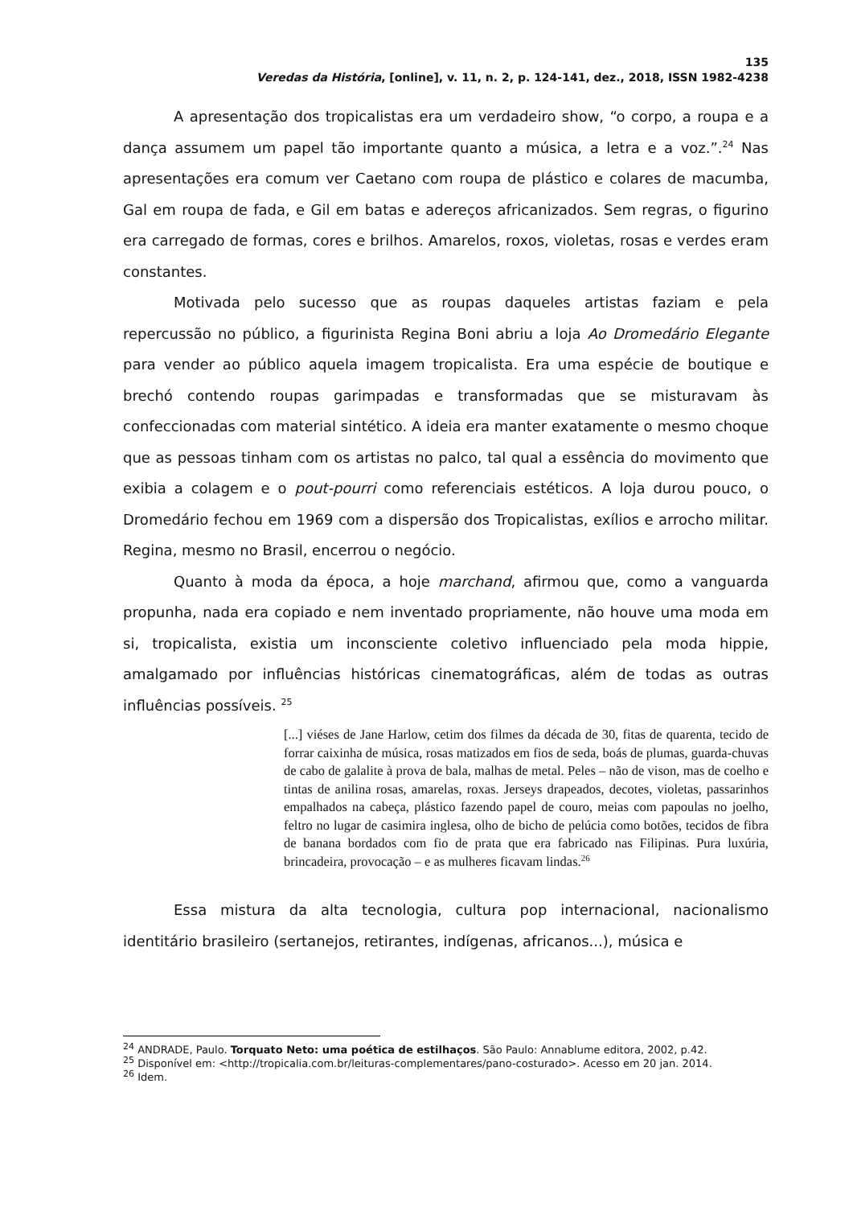135
Veredas da História, [online], v. 11, n. 2, p. 124-141, dez., 2018, ISSN 1982-4238
A apresentação dos tropicalistas era um verdadeiro show, “o corpo, a roupa e a dança assumem um papel tão importante quanto a música, a letra e a voz.”.<sup>24</sup> Nas apresentações era comum ver Caetano com roupa de plástico e colares de macumba, Gal em roupa de fada, e Gil em batas e adereços africanizados. Sem regras, o figurino era carregado de formas, cores e brilhos. Amarelos, roxos, violetas, rosas e verdes eram constantes.
Motivada pelo sucesso que as roupas daqueles artistas faziam e pela repercussão no público, a figurinista Regina Boni abriu a loja Ao Dromedário Elegante para vender ao público aquela imagem tropicalista. Era uma espécie de boutique e brechó contendo roupas garimpadas e transformadas que se misturavam às confeccionadas com material sintético. A ideia era manter exatamente o mesmo choque que as pessoas tinham com os artistas no palco, tal qual a essência do movimento que exibia a colagem e o pout-pourri como referenciais estéticos. A loja durou pouco, o Dromedário fechou em 1969 com a dispersão dos Tropicalistas, exílios e arrocho militar. Regina, mesmo no Brasil, encerrou o negócio.
Quanto à moda da época, a hoje marchand, afirmou que, como a vanguarda propunha, nada era copiado e nem inventado propriamente, não houve uma moda em si, tropicalista, existia um inconsciente coletivo influenciado pela moda hippie, amalgamado por influências históricas cinematográficas, além de todas as outras influências possíveis. <sup>25</sup>
[...] viéses de Jane Harlow, cetim dos filmes da década de 30, fitas de quarenta, tecido de forrar caixinha de música, rosas matizados em fios de seda, boás de plumas, guarda-chuvas de cabo de galalite à prova de bala, malhas de metal. Peles – não de vison, mas de coelho e tintas de anilina rosas, amarelas, roxas. Jerseys drapeados, decotes, violetas, passarinhos empalhados na cabeça, plástico fazendo papel de couro, meias com papoulas no joelho, feltro no lugar de casimira inglesa, olho de bicho de pelúcia como botões, tecidos de fibra de banana bordados com fio de prata que era fabricado nas Filipinas. Pura luxúria, brincadeira, provocação – e as mulheres ficavam lindas.<sup>26</sup>
Essa mistura da alta tecnologia, cultura pop internacional, nacionalismo identitário brasileiro (sertanejos, retirantes, indígenas, africanos...), música e
<sup>24</sup> ANDRADE, Paulo. Torquato Neto: uma poética de estilhaços. São Paulo: Annablume editora, 2002, p.42.
<sup>25</sup> Disponível em: <http://tropicalia.com.br/leituras-complementares/pano-costurado>. Acesso em 20 jan. 2014.
<sup>26</sup> Idem.